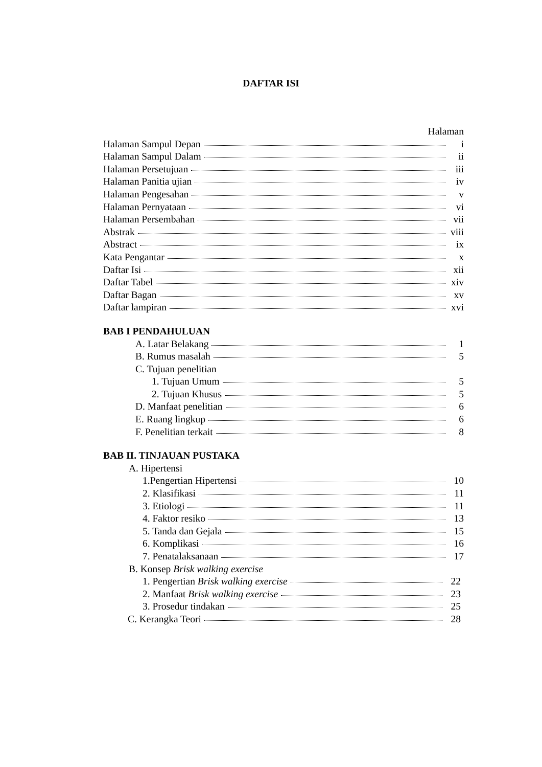DAFTAR ISI
Halaman
Halaman Sampul Depan i
Halaman Sampul Dalam ii
Halaman Persetujuan iii
Halaman Panitia ujian iv
Halaman Pengesahan v
Halaman Pernyataan vi
Halaman Persembahan vii
Abstrak viii
Abstract ix
Kata Pengantar x
Daftar Isi xii
Daftar Tabel xiv
Daftar Bagan xv
Daftar lampiran xvi
BAB I PENDAHULUAN
A. Latar Belakang 1
B. Rumus masalah 5
C. Tujuan penelitian
1. Tujuan Umum 5
2. Tujuan Khusus 5
D. Manfaat penelitian 6
E. Ruang lingkup 6
F. Penelitian terkait 8
BAB II. TINJAUAN PUSTAKA
A. Hipertensi
1.Pengertian Hipertensi 10
2. Klasifikasi 11
3. Etiologi 11
4. Faktor resiko 13
5. Tanda dan Gejala 15
6. Komplikasi 16
7. Penatalaksanaan 17
B. Konsep Brisk walking exercise
1. Pengertian Brisk walking exercise 22
2. Manfaat Brisk walking exercise 23
3. Prosedur tindakan 25
C. Kerangka Teori 28